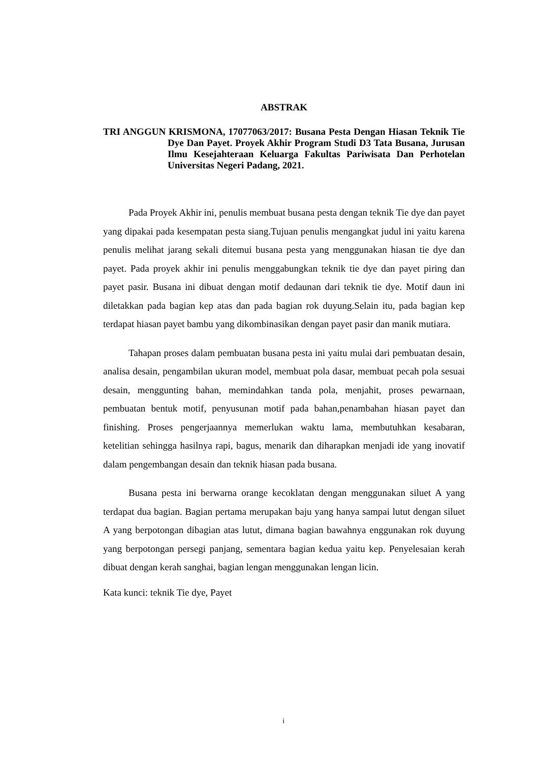ABSTRAK
TRI ANGGUN KRISMONA, 17077063/2017: Busana Pesta Dengan Hiasan Teknik Tie Dye Dan Payet. Proyek Akhir Program Studi D3 Tata Busana, Jurusan Ilmu Kesejahteraan Keluarga Fakultas Pariwisata Dan Perhotelan Universitas Negeri Padang, 2021.
Pada Proyek Akhir ini, penulis membuat busana pesta dengan teknik Tie dye dan payet yang dipakai pada kesempatan pesta siang.Tujuan penulis mengangkat judul ini yaitu karena penulis melihat jarang sekali ditemui busana pesta yang menggunakan hiasan tie dye dan payet. Pada proyek akhir ini penulis menggabungkan teknik tie dye dan payet piring dan payet pasir. Busana ini dibuat dengan motif dedaunan dari teknik tie dye. Motif daun ini diletakkan pada bagian kep atas dan pada bagian rok duyung.Selain itu, pada bagian kep terdapat hiasan payet bambu yang dikombinasikan dengan payet pasir dan manik mutiara.
Tahapan proses dalam pembuatan busana pesta ini yaitu mulai dari pembuatan desain, analisa desain, pengambilan ukuran model, membuat pola dasar, membuat pecah pola sesuai desain, menggunting bahan, memindahkan tanda pola, menjahit, proses pewarnaan, pembuatan bentuk motif, penyusunan motif pada bahan,penambahan hiasan payet dan finishing. Proses pengerjaannya memerlukan waktu lama, membutuhkan kesabaran, ketelitian sehingga hasilnya rapi, bagus, menarik dan diharapkan menjadi ide yang inovatif dalam pengembangan desain dan teknik hiasan pada busana.
Busana pesta ini berwarna orange kecoklatan dengan menggunakan siluet A yang terdapat dua bagian. Bagian pertama merupakan baju yang hanya sampai lutut dengan siluet A yang berpotongan dibagian atas lutut, dimana bagian bawahnya enggunakan rok duyung yang berpotongan persegi panjang, sementara bagian kedua yaitu kep. Penyelesaian kerah dibuat dengan kerah sanghai, bagian lengan menggunakan lengan licin.
Kata kunci: teknik Tie dye, Payet
i